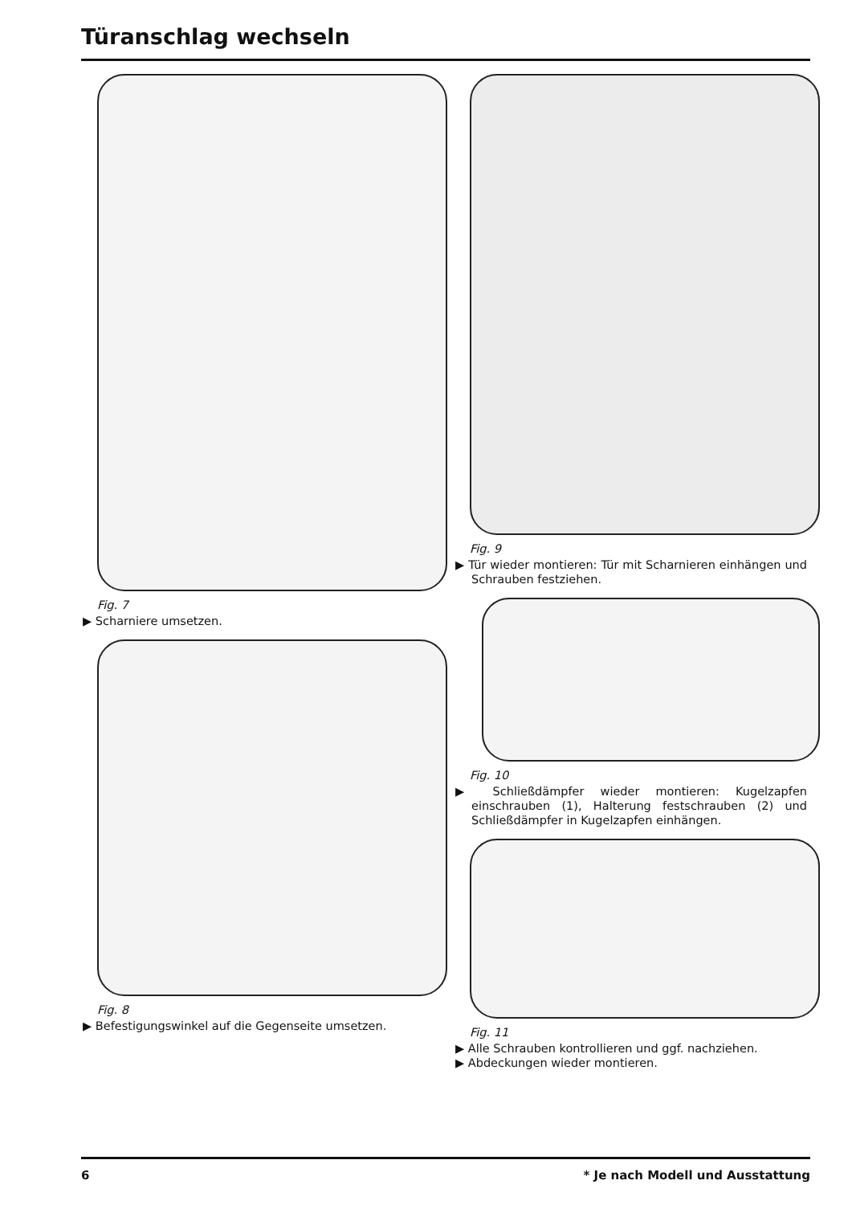Türanschlag wechseln
Fig. 7
▶ Scharniere umsetzen.
Fig. 8
▶ Befestigungswinkel auf die Gegenseite umsetzen.
Fig. 9
▶ Tür wieder montieren: Tür mit Scharnieren einhängen und Schrauben festziehen.
Fig. 10
▶ Schließdämpfer wieder montieren: Kugelzapfen einschrauben (1), Halterung festschrauben (2) und Schließdämpfer in Kugelzapfen einhängen.
Fig. 11
▶ Alle Schrauben kontrollieren und ggf. nachziehen.
▶ Abdeckungen wieder montieren.
6
* Je nach Modell und Ausstattung